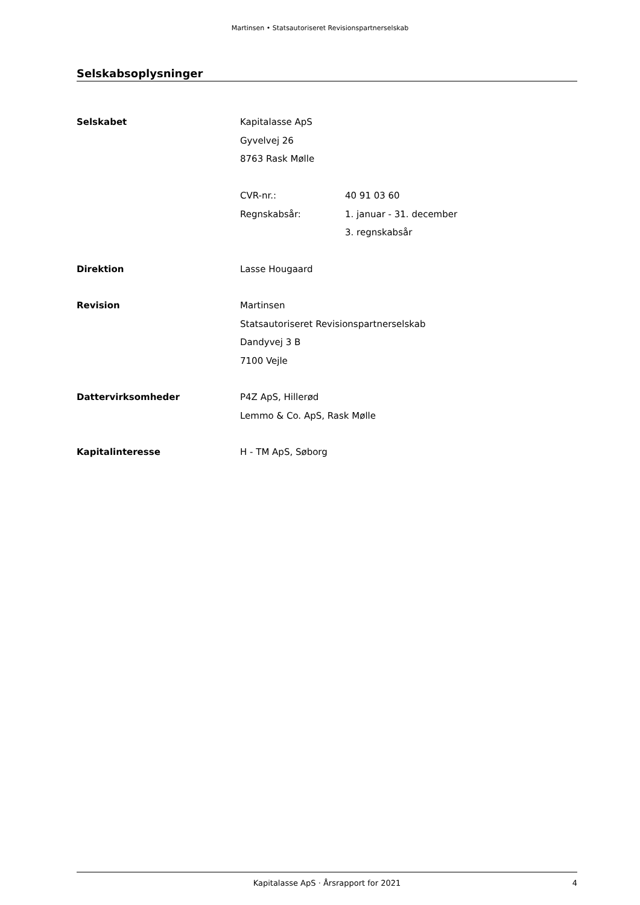Martinsen • Statsautoriseret Revisionspartnerselskab
Selskabsoplysninger
Selskabet Kapitalasse ApS
Gyvelvej 26
8763 Rask Mølle
CVR-nr.: 40 91 03 60
Regnskabsår: 1. januar - 31. december
3. regnskabsår
Direktion Lasse Hougaard
Revision Martinsen
Statsautoriseret Revisionspartnerselskab
Dandyvej 3 B
7100 Vejle
Dattervirksomheder P4Z ApS, Hillerød
Lemmo & Co. ApS, Rask Mølle
Kapitalinteresse H - TM ApS, Søborg
Kapitalasse ApS · Årsrapport for 2021
4